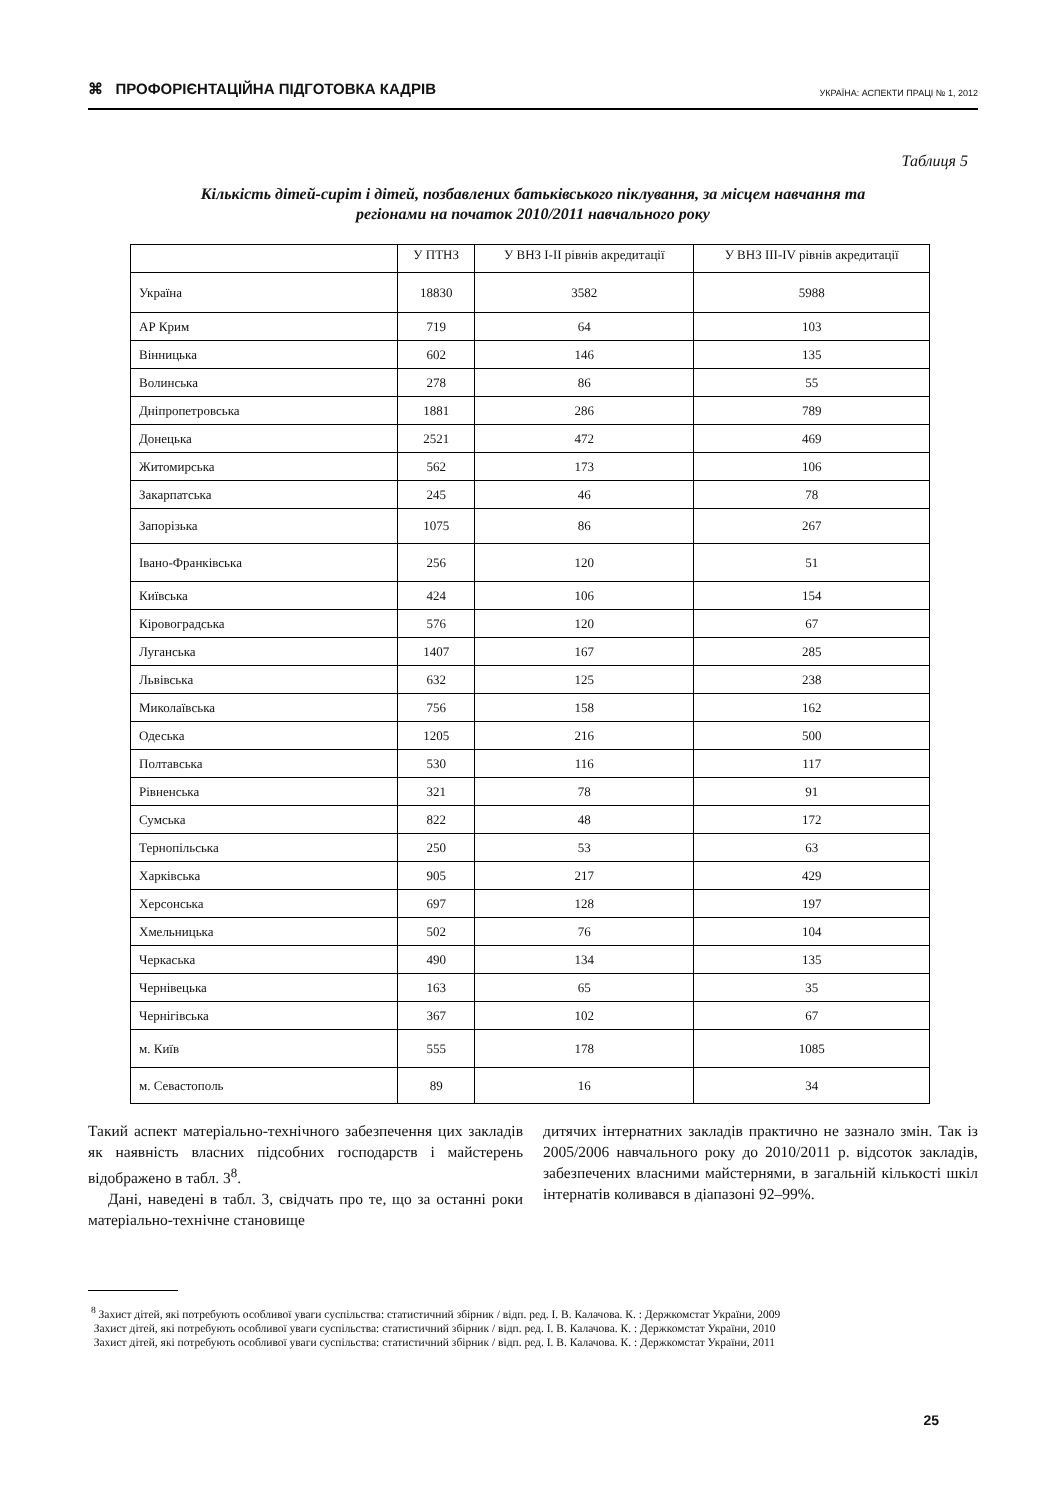⌘ ПРОФОРІЄНТАЦІЙНА ПІДГОТОВКА КАДРІВ
УКРАЇНА: АСПЕКТИ ПРАЦІ № 1, 2012
Таблиця 5
Кількість дітей-сиріт і дітей, позбавлених батьківського піклування, за місцем навчання та
регіонами на початок 2010/2011 навчального року
| | У ПТНЗ | У ВНЗ І-ІІ рівнів акредитації | У ВНЗ ІІІ-ІV рівнів акредитації |
| --- | --- | --- | --- |
| Україна | 18830 | 3582 | 5988 |
| АР Крим | 719 | 64 | 103 |
| Вінницька | 602 | 146 | 135 |
| Волинська | 278 | 86 | 55 |
| Дніпропетровська | 1881 | 286 | 789 |
| Донецька | 2521 | 472 | 469 |
| Житомирська | 562 | 173 | 106 |
| Закарпатська | 245 | 46 | 78 |
| Запорізька | 1075 | 86 | 267 |
| Івано-Франківська | 256 | 120 | 51 |
| Київська | 424 | 106 | 154 |
| Кіровоградська | 576 | 120 | 67 |
| Луганська | 1407 | 167 | 285 |
| Львівська | 632 | 125 | 238 |
| Миколаївська | 756 | 158 | 162 |
| Одеська | 1205 | 216 | 500 |
| Полтавська | 530 | 116 | 117 |
| Рівненська | 321 | 78 | 91 |
| Сумська | 822 | 48 | 172 |
| Тернопільська | 250 | 53 | 63 |
| Харківська | 905 | 217 | 429 |
| Херсонська | 697 | 128 | 197 |
| Хмельницька | 502 | 76 | 104 |
| Черкаська | 490 | 134 | 135 |
| Чернівецька | 163 | 65 | 35 |
| Чернігівська | 367 | 102 | 67 |
| м. Київ | 555 | 178 | 1085 |
| м. Севастополь | 89 | 16 | 34 |
Такий аспект матеріально-технічного забезпечення цих закладів як наявність власних підсобних господарств і майстерень відображено в табл. 3<sup>8</sup>.
Дані, наведені в табл. 3, свідчать про те, що за останні роки матеріально-технічне становище
дитячих інтернатних закладів практично не зазнало змін. Так із 2005/2006 навчального року до 2010/2011 р. відсоток закладів, забезпечених власними майстернями, в загальній кількості шкіл інтернатів коливався в діапазоні 92–99%.
<sup>8</sup> Захист дітей, які потребують особливої уваги суспільства: статистичний збірник / відп. ред. І. В. Калачова. К. : Держкомстат України, 2009
Захист дітей, які потребують особливої уваги суспільства: статистичний збірник / відп. ред. І. В. Калачова. К. : Держкомстат України, 2010
Захист дітей, які потребують особливої уваги суспільства: статистичний збірник / відп. ред. І. В. Калачова. К. : Держкомстат України, 2011
25